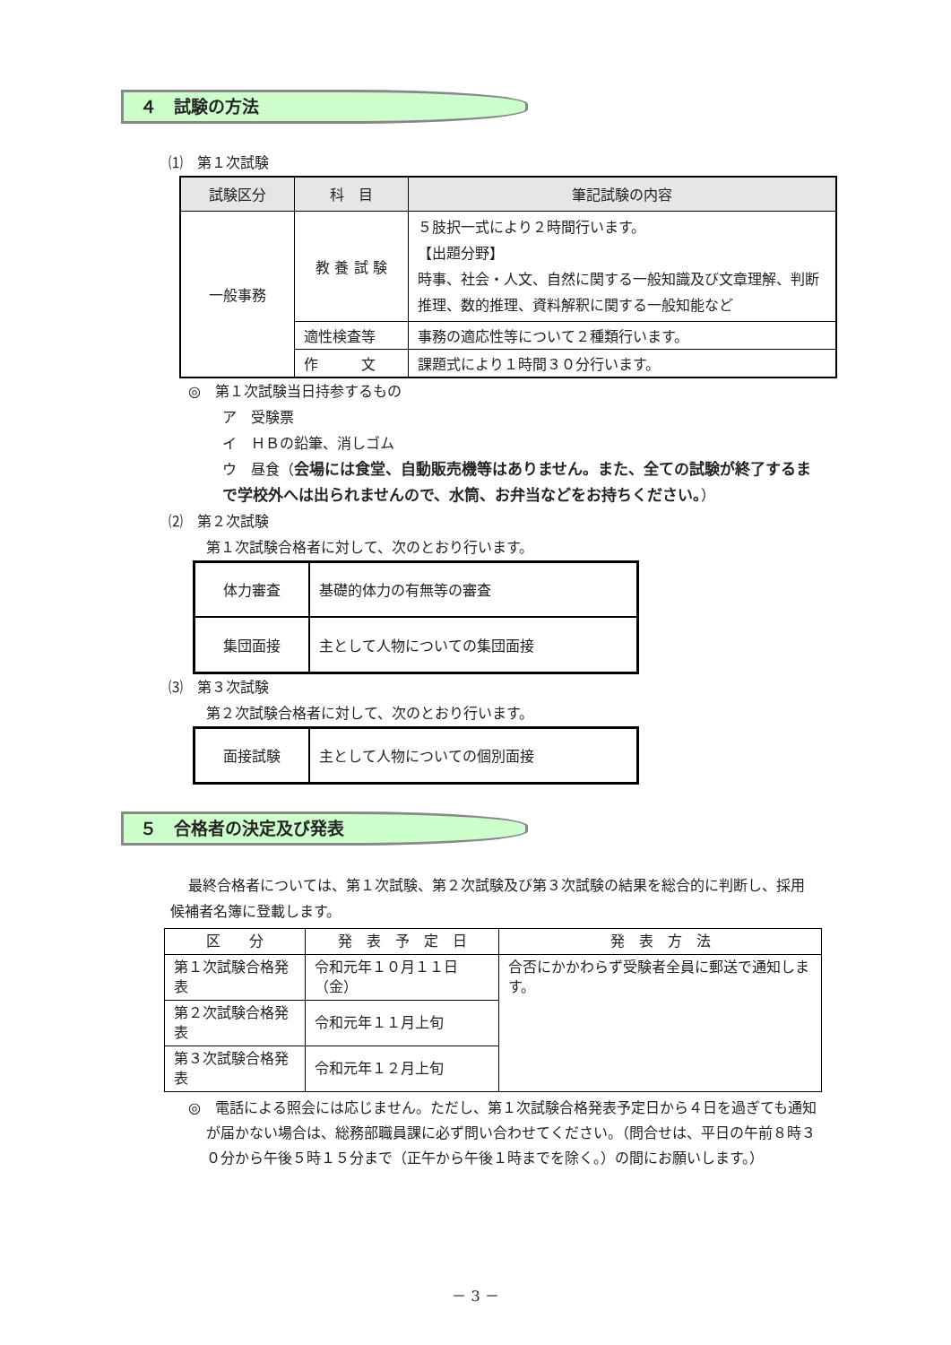４　試験の方法
⑴　第１次試験
| 試験区分 | 科 目 | 筆記試験の内容 |
| --- | --- | --- |
| 一般事務 | 教 養 試 験 | ５肢択一式により２時間行います。 【出題分野】 時事、社会・人文、自然に関する一般知識及び文章理解、判断推理、数的推理、資料解釈に関する一般知能など |
| | 適性検査等 | 事務の適応性等について２種類行います。 |
| | 作 文 | 課題式により１時間３０分行います。 |
◎　第１次試験当日持参するもの
ア　受験票
イ　ＨＢの鉛筆、消しゴム
ウ　昼食（会場には食堂、自動販売機等はありません。また、全ての試験が終了するまで学校外へは出られませんので、水筒、お弁当などをお持ちください。）
⑵　第２次試験
第１次試験合格者に対して、次のとおり行います。
| 体力審査 | 基礎的体力の有無等の審査 |
| 集団面接 | 主として人物についての集団面接 |
⑶　第３次試験
第２次試験合格者に対して、次のとおり行います。
| 面接試験 | 主として人物についての個別面接 |
５　合格者の決定及び発表
最終合格者については、第１次試験、第２次試験及び第３次試験の結果を総合的に判断し、採用候補者名簿に登載します。
| 区 分 | 発 表 予 定 日 | 発 表 方 法 |
| 第１次試験合格発表 | 令和元年１０月１１日（金） | 合否にかかわらず受験者全員に郵送で通知します。 |
| 第２次試験合格発表 | 令和元年１１月上旬 | |
| 第３次試験合格発表 | 令和元年１２月上旬 | |
◎　電話による照会には応じません。ただし、第１次試験合格発表予定日から４日を過ぎても通知が届かない場合は、総務部職員課に必ず問い合わせてください。（問合せは、平日の午前８時３０分から午後５時１５分まで（正午から午後１時までを除く。）の間にお願いします。）
－ 3 －